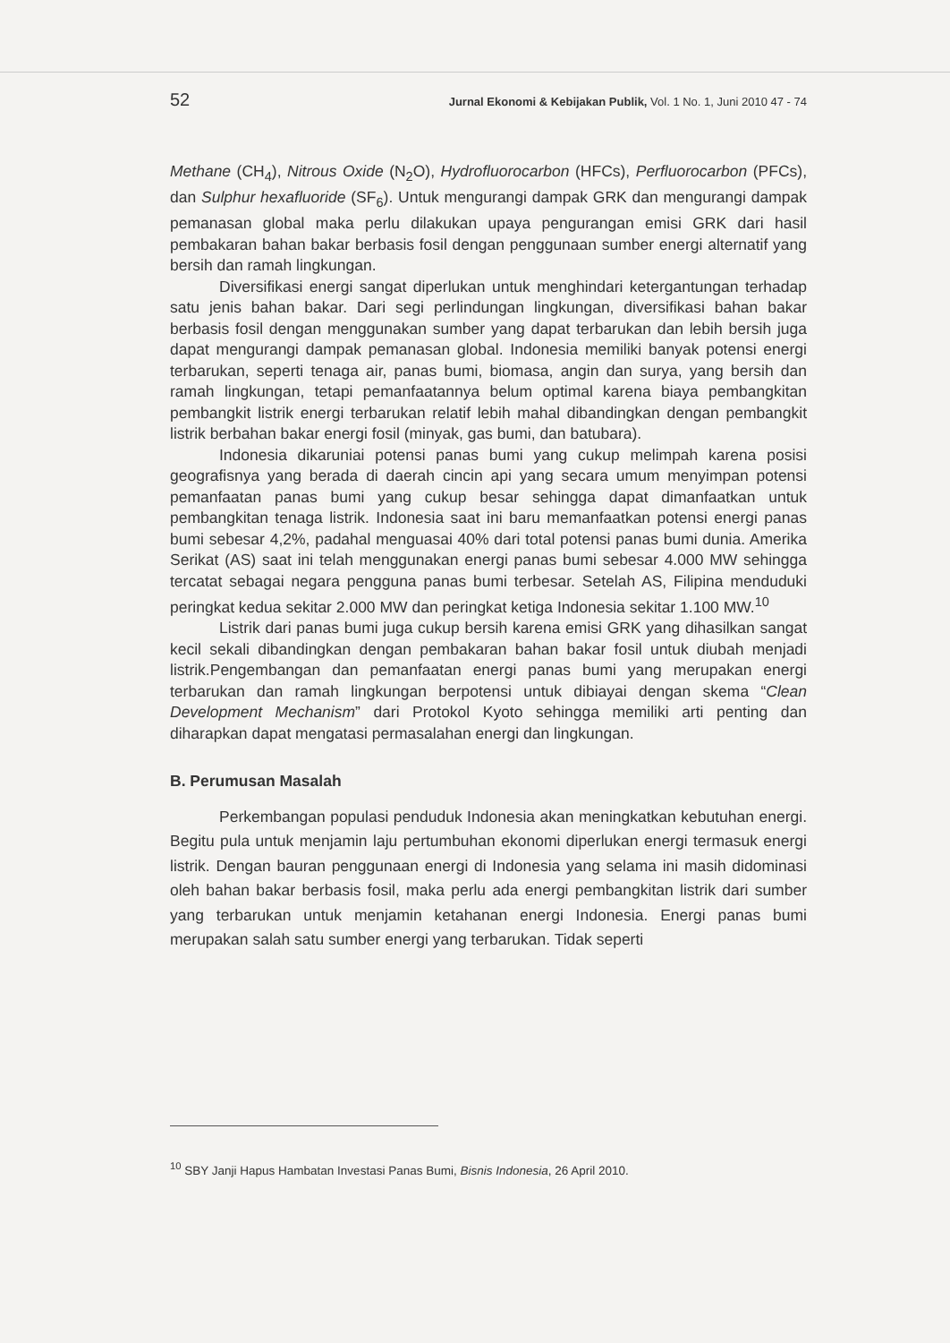52 Jurnal Ekonomi & Kebijakan Publik, Vol. 1 No. 1, Juni 2010 47 - 74
Methane (CH<sub>4</sub>), Nitrous Oxide (N<sub>2</sub>O), Hydrofluorocarbon (HFCs), Perfluorocarbon (PFCs), dan Sulphur hexafluoride (SF<sub>6</sub>). Untuk mengurangi dampak GRK dan mengurangi dampak pemanasan global maka perlu dilakukan upaya pengurangan emisi GRK dari hasil pembakaran bahan bakar berbasis fosil dengan penggunaan sumber energi alternatif yang bersih dan ramah lingkungan.
Diversifikasi energi sangat diperlukan untuk menghindari ketergantungan terhadap satu jenis bahan bakar. Dari segi perlindungan lingkungan, diversifikasi bahan bakar berbasis fosil dengan menggunakan sumber yang dapat terbarukan dan lebih bersih juga dapat mengurangi dampak pemanasan global. Indonesia memiliki banyak potensi energi terbarukan, seperti tenaga air, panas bumi, biomasa, angin dan surya, yang bersih dan ramah lingkungan, tetapi pemanfaatannya belum optimal karena biaya pembangkitan pembangkit listrik energi terbarukan relatif lebih mahal dibandingkan dengan pembangkit listrik berbahan bakar energi fosil (minyak, gas bumi, dan batubara).
Indonesia dikaruniai potensi panas bumi yang cukup melimpah karena posisi geografisnya yang berada di daerah cincin api yang secara umum menyimpan potensi pemanfaatan panas bumi yang cukup besar sehingga dapat dimanfaatkan untuk pembangkitan tenaga listrik. Indonesia saat ini baru memanfaatkan potensi energi panas bumi sebesar 4,2%, padahal menguasai 40% dari total potensi panas bumi dunia. Amerika Serikat (AS) saat ini telah menggunakan energi panas bumi sebesar 4.000 MW sehingga tercatat sebagai negara pengguna panas bumi terbesar. Setelah AS, Filipina menduduki peringkat kedua sekitar 2.000 MW dan peringkat ketiga Indonesia sekitar 1.100 MW.<sup>10</sup>
Listrik dari panas bumi juga cukup bersih karena emisi GRK yang dihasilkan sangat kecil sekali dibandingkan dengan pembakaran bahan bakar fosil untuk diubah menjadi listrik.Pengembangan dan pemanfaatan energi panas bumi yang merupakan energi terbarukan dan ramah lingkungan berpotensi untuk dibiayai dengan skema “Clean Development Mechanism” dari Protokol Kyoto sehingga memiliki arti penting dan diharapkan dapat mengatasi permasalahan energi dan lingkungan.
B. Perumusan Masalah
Perkembangan populasi penduduk Indonesia akan meningkatkan kebutuhan energi. Begitu pula untuk menjamin laju pertumbuhan ekonomi diperlukan energi termasuk energi listrik. Dengan bauran penggunaan energi di Indonesia yang selama ini masih didominasi oleh bahan bakar berbasis fosil, maka perlu ada energi pembangkitan listrik dari sumber yang terbarukan untuk menjamin ketahanan energi Indonesia. Energi panas bumi merupakan salah satu sumber energi yang terbarukan. Tidak seperti
<sup>10</sup> SBY Janji Hapus Hambatan Investasi Panas Bumi, Bisnis Indonesia, 26 April 2010.